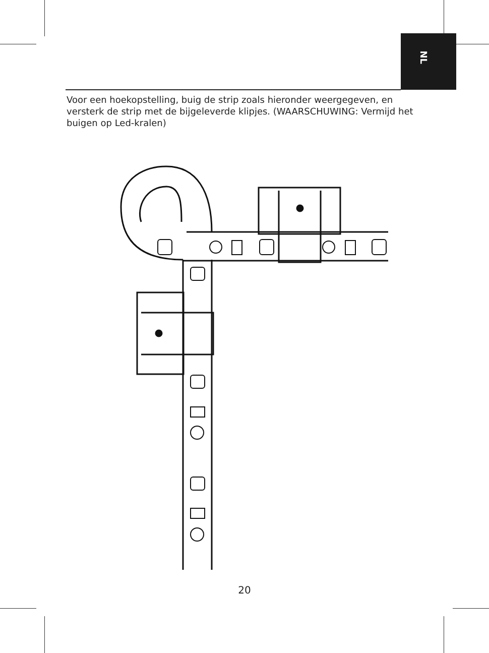NL
Voor een hoekopstelling, buig de strip zoals hieronder weergegeven, en versterk de strip met de bijgeleverde klipjes. (WAARSCHUWING: Vermijd het buigen op Led-kralen)
20